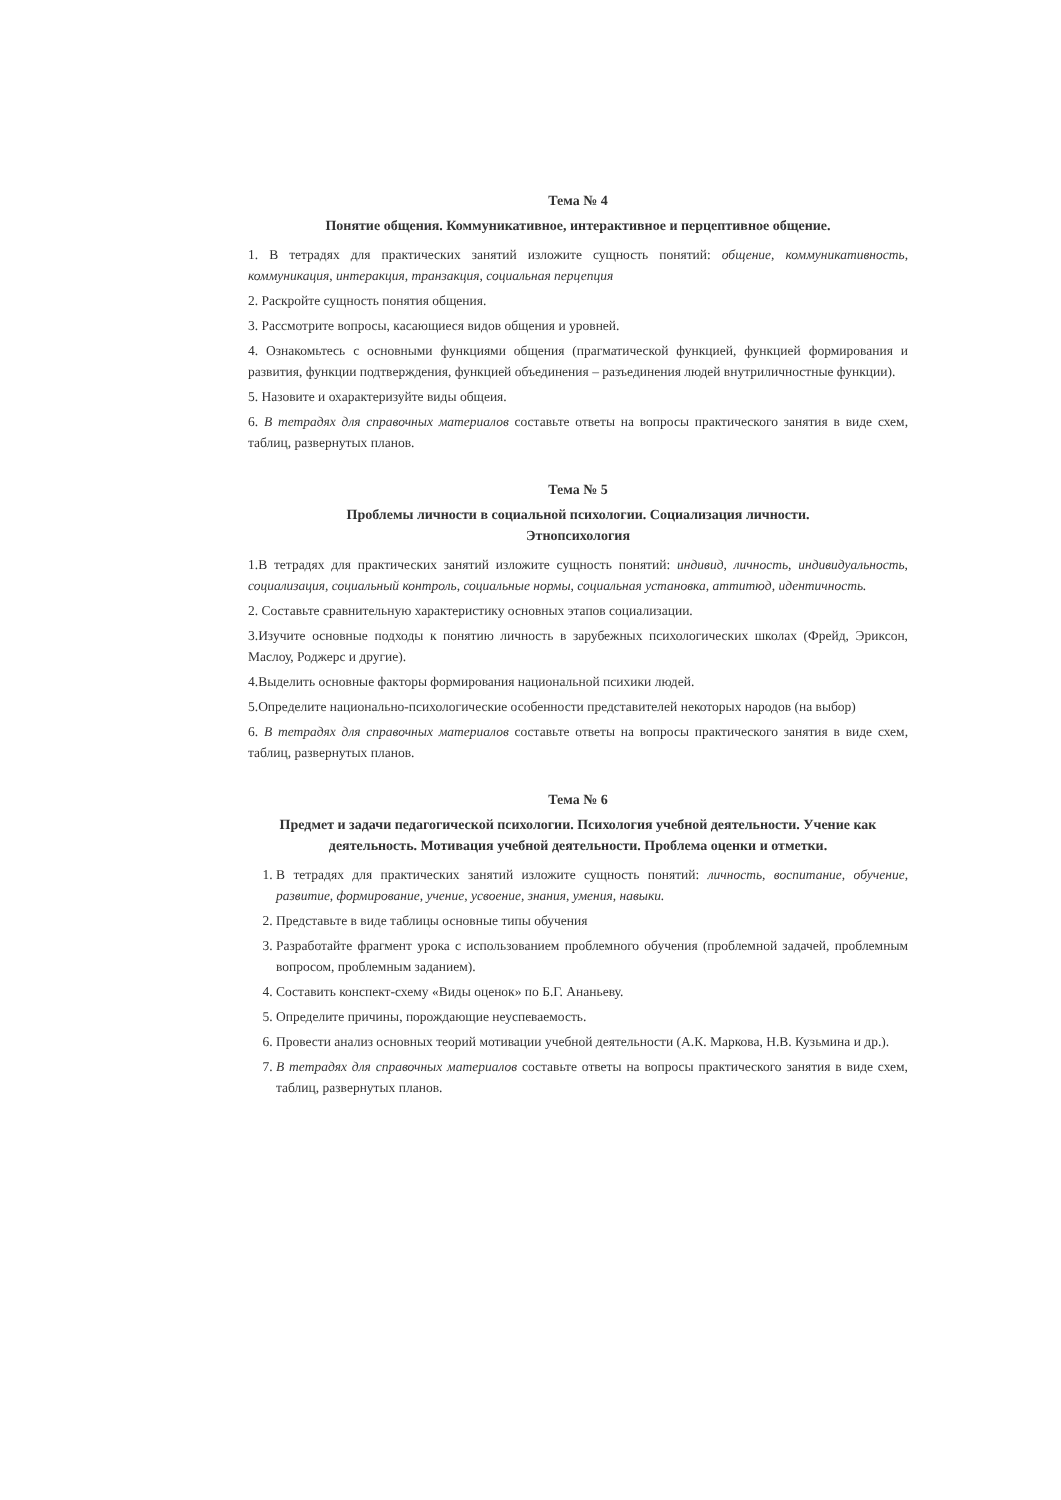Тема № 4
Понятие общения. Коммуникативное, интерактивное и перцептивное общение.
1. В тетрадях для практических занятий изложите сущность понятий: общение, коммуникативность, коммуникация, интеракция, транзакция, социальная перцепция
2. Раскройте сущность понятия общения.
3. Рассмотрите вопросы, касающиеся видов общения и уровней.
4. Ознакомьтесь с основными функциями общения (прагматической функцией, функцией формирования и развития, функции подтверждения, функцией объединения – разъединения людей внутриличностные функции).
5. Назовите и охарактеризуйте виды общеия.
6. В тетрадях для справочных материалов составьте ответы на вопросы практического занятия в виде схем, таблиц, развернутых планов.
Тема № 5
Проблемы личности в социальной психологии. Социализация личности.
Этнопсихология
1.В тетрадях для практических занятий изложите сущность понятий: индивид, личность, индивидуальность, социализация, социальный контроль, социальные нормы, социальная установка, аттитюд, идентичность.
2. Составьте сравнительную характеристику основных этапов социализации.
3.Изучите основные подходы к понятию личность в зарубежных психологических школах (Фрейд, Эриксон, Маслоу, Роджерс и другие).
4.Выделить основные факторы формирования национальной психики людей.
5.Определите национально-психологические особенности представителей некоторых народов (на выбор)
6. В тетрадях для справочных материалов составьте ответы на вопросы практического занятия в виде схем, таблиц, развернутых планов.
Тема № 6
Предмет и задачи педагогической психологии. Психология учебной деятельности. Учение как деятельность. Мотивация учебной деятельности. Проблема оценки и отметки.
1. В тетрадях для практических занятий изложите сущность понятий: личность, воспитание, обучение, развитие, формирование, учение, усвоение, знания, умения, навыки.
2. Представьте в виде таблицы основные типы обучения
3. Разработайте фрагмент урока с использованием проблемного обучения (проблемной задачей, проблемным вопросом, проблемным заданием).
4. Составить конспект-схему «Виды оценок» по Б.Г. Ананьеву.
5. Определите причины, порождающие неуспеваемость.
6. Провести анализ основных теорий мотивации учебной деятельности (А.К. Маркова, Н.В. Кузьмина и др.).
7. В тетрадях для справочных материалов составьте ответы на вопросы практического занятия в виде схем, таблиц, развернутых планов.